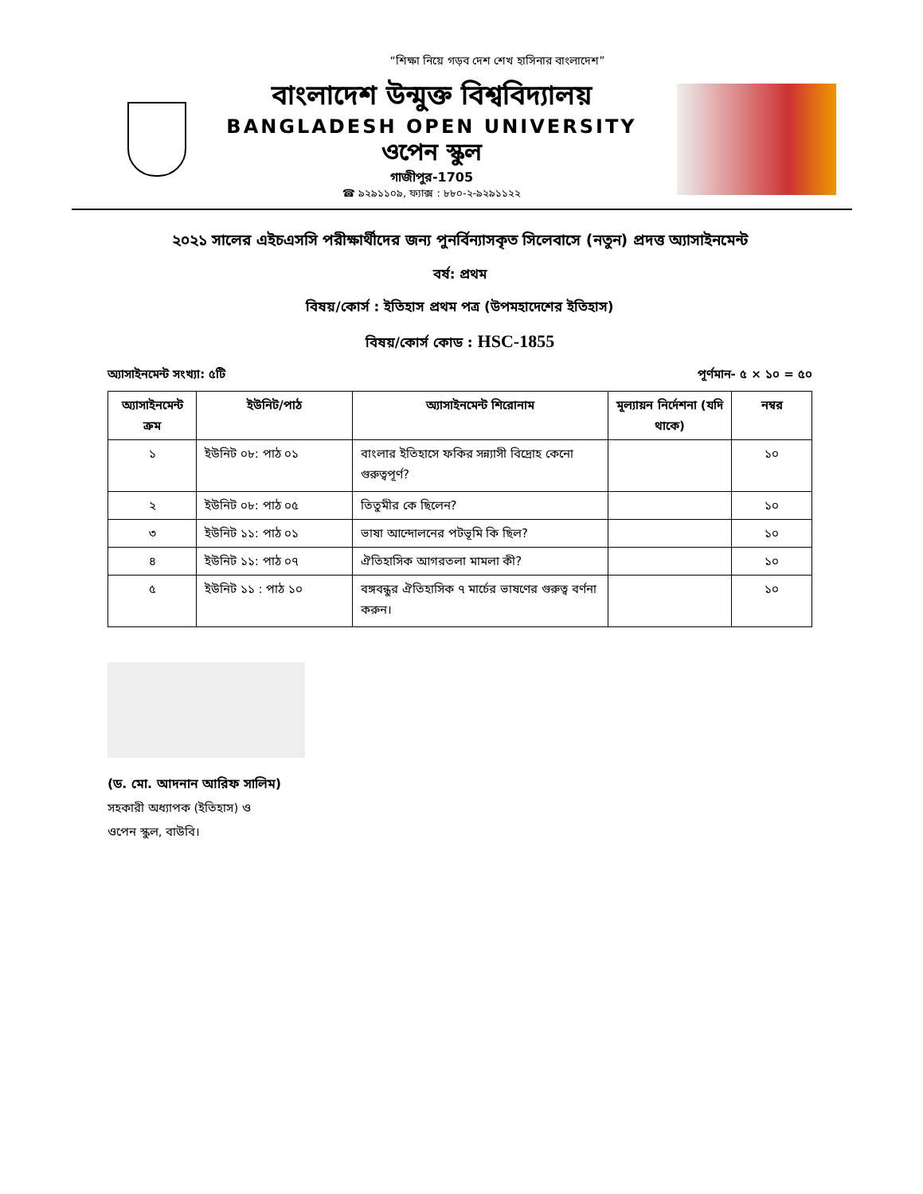“শিক্ষা নিয়ে গড়ব দেশ শেখ হাসিনার বাংলাদেশ”
বাংলাদেশ উন্মুক্ত বিশ্ববিদ্যালয়
BANGLADESH OPEN UNIVERSITY
ওপেন স্কুল
গাজীপুর-1705
☎ ৯২৯১১০৯, ফ্যাক্স : ৮৮০-২-৯২৯১১২২
২০২১ সালের এইচএসসি পরীক্ষার্থীদের জন্য পুনর্বিন্যাসকৃত সিলেবাসে (নতুন) প্রদত্ত অ্যাসাইনমেন্ট
বর্ষ: প্রথম
বিষয়/কোর্স : ইতিহাস প্রথম পত্র (উপমহাদেশের ইতিহাস)
বিষয়/কোর্স কোড : HSC-1855
অ্যাসাইনমেন্ট সংখ্যা: ৫টি পূর্ণমান- ৫ × ১০ = ৫০
| অ্যাসাইনমেন্ট ক্রম | ইউনিট/পাঠ | অ্যাসাইনমেন্ট শিরোনাম | মূল্যায়ন নির্দেশনা (যদি থাকে) | নম্বর |
| --- | --- | --- | --- | --- |
| ১ | ইউনিট ০৮: পাঠ ০১ | বাংলার ইতিহাসে ফকির সন্ন্যাসী বিদ্রোহ কেনো গুরুত্বপূর্ণ? | | ১০ |
| ২ | ইউনিট ০৮: পাঠ ০৫ | তিতুমীর কে ছিলেন? | | ১০ |
| ৩ | ইউনিট ১১: পাঠ ০১ | ভাষা আন্দোলনের পটভূমি কি ছিল? | | ১০ |
| ৪ | ইউনিট ১১: পাঠ ০৭ | ঐতিহাসিক আগরতলা মামলা কী? | | ১০ |
| ৫ | ইউনিট ১১ : পাঠ ১০ | বঙ্গবন্ধুর ঐতিহাসিক ৭ মার্চের ভাষণের গুরুত্ব বর্ণনা করুন। | | ১০ |
(ড. মো. আদনান আরিফ সালিম)
সহকারী অধ্যাপক (ইতিহাস) ও
ওপেন স্কুল, বাউবি।